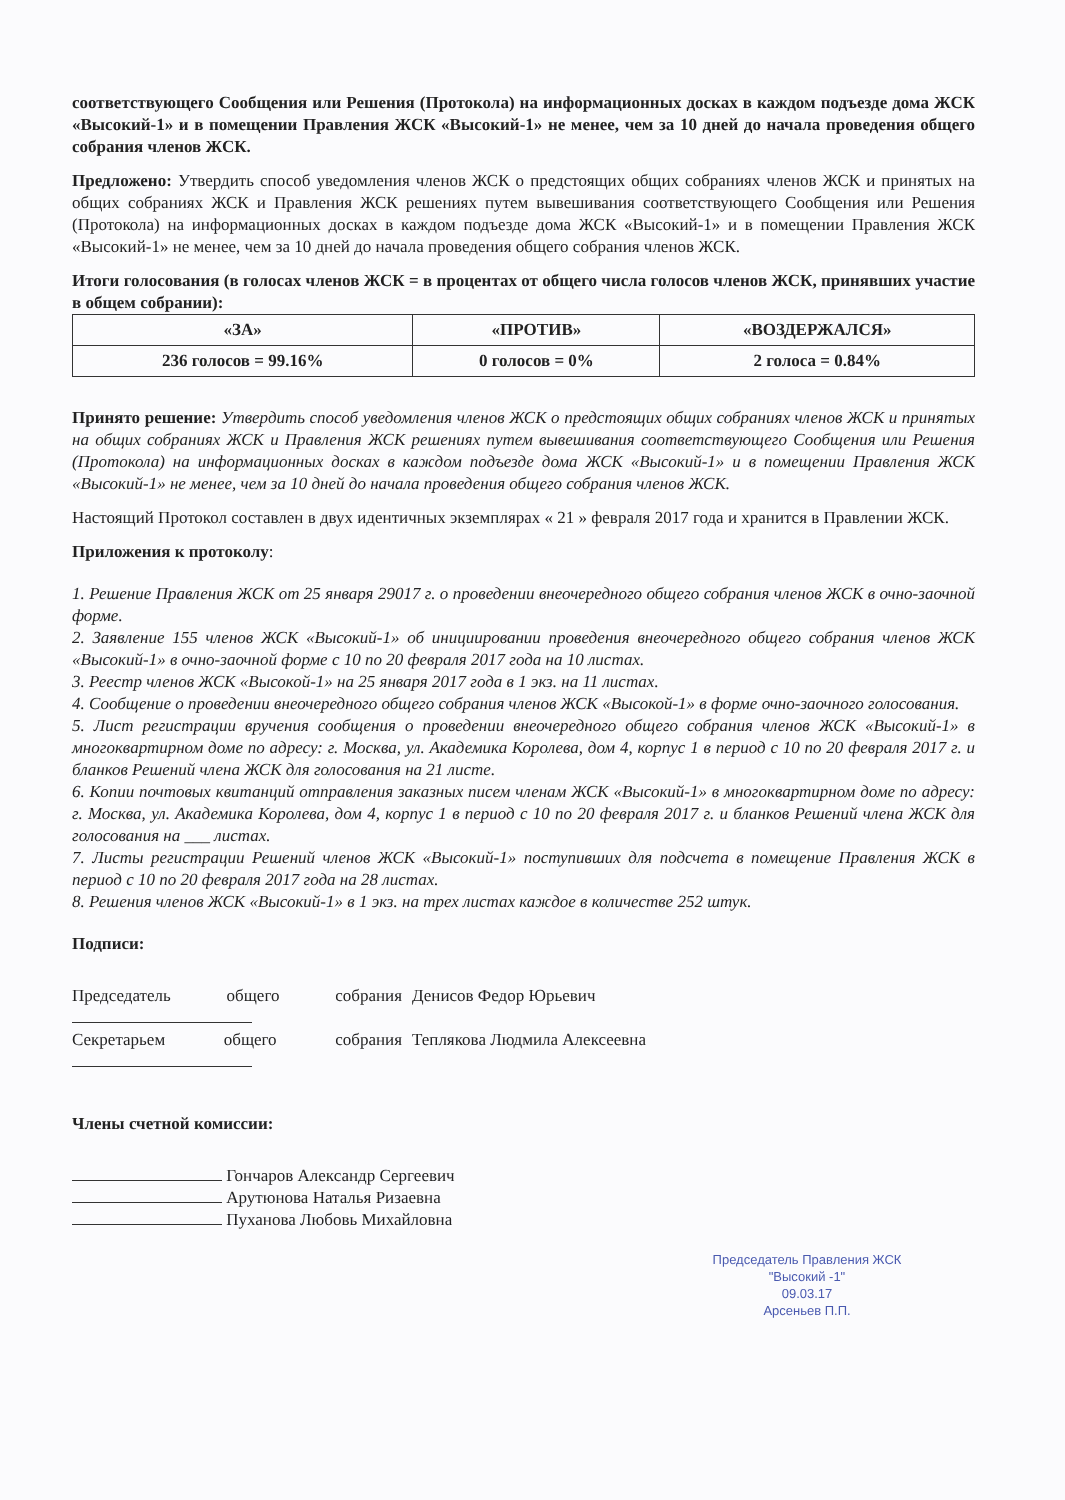соответствующего Сообщения или Решения (Протокола) на информационных досках в каждом подъезде дома ЖСК «Высокий-1» и в помещении Правления ЖСК «Высокий-1» не менее, чем за 10 дней до начала проведения общего собрания членов ЖСК.
Предложено: Утвердить способ уведомления членов ЖСК о предстоящих общих собраниях членов ЖСК и принятых на общих собраниях ЖСК и Правления ЖСК решениях путем вывешивания соответствующего Сообщения или Решения (Протокола) на информационных досках в каждом подъезде дома ЖСК «Высокий-1» и в помещении Правления ЖСК «Высокий-1» не менее, чем за 10 дней до начала проведения общего собрания членов ЖСК.
Итоги голосования (в голосах членов ЖСК = в процентах от общего числа голосов членов ЖСК, принявших участие в общем собрании):
| «ЗА» | «ПРОТИВ» | «ВОЗДЕРЖАЛСЯ» |
| --- | --- | --- |
| 236 голосов = 99.16% | 0 голосов = 0% | 2 голоса = 0.84% |
Принято решение: Утвердить способ уведомления членов ЖСК о предстоящих общих собраниях членов ЖСК и принятых на общих собраниях ЖСК и Правления ЖСК решениях путем вывешивания соответствующего Сообщения или Решения (Протокола) на информационных досках в каждом подъезде дома ЖСК «Высокий-1» и в помещении Правления ЖСК «Высокий-1» не менее, чем за 10 дней до начала проведения общего собрания членов ЖСК.
Настоящий Протокол составлен в двух идентичных экземплярах « 21 » февраля 2017 года и хранится в Правлении ЖСК.
Приложения к протоколу:
1. Решение Правления ЖСК от 25 января 29017 г. о проведении внеочередного общего собрания членов ЖСК в очно-заочной форме.
2. Заявление 155 членов ЖСК «Высокий-1» об инициировании проведения внеочередного общего собрания членов ЖСК «Высокий-1» в очно-заочной форме с 10 по 20 февраля 2017 года на 10 листах.
3. Реестр членов ЖСК «Высокой-1» на 25 января 2017 года в 1 экз. на 11 листах.
4. Сообщение о проведении внеочередного общего собрания членов ЖСК «Высокой-1» в форме очно-заочного голосования.
5. Лист регистрации вручения сообщения о проведении внеочередного общего собрания членов ЖСК «Высокий-1» в многоквартирном доме по адресу: г. Москва, ул. Академика Королева, дом 4, корпус 1 в период с 10 по 20 февраля 2017 г. и бланков Решений члена ЖСК для голосования на 21 листе.
6. Копии почтовых квитанций отправления заказных писем членам ЖСК «Высокий-1» в многоквартирном доме по адресу: г. Москва, ул. Академика Королева, дом 4, корпус 1 в период с 10 по 20 февраля 2017 г. и бланков Решений члена ЖСК для голосования на ___ листах.
7. Листы регистрации Решений членов ЖСК «Высокий-1» поступивших для подсчета в помещение Правления ЖСК в период с 10 по 20 февраля 2017 года на 28 листах.
8. Решения членов ЖСК «Высокий-1» в 1 экз. на трех листах каждое в количестве 252 штук.
Подписи:
Председатель общего собрания Денисов Федор Юрьевич
Секретарьем общего собрания Теплякова Людмила Алексеевна
Члены счетной комиссии:
Гончаров Александр Сергеевич
Арутюнова Наталья Ризаевна
Пуханова Любовь Михайловна
Председатель Правления ЖСК
"Высокий -1"
09.03.17
Арсеньев П.П.